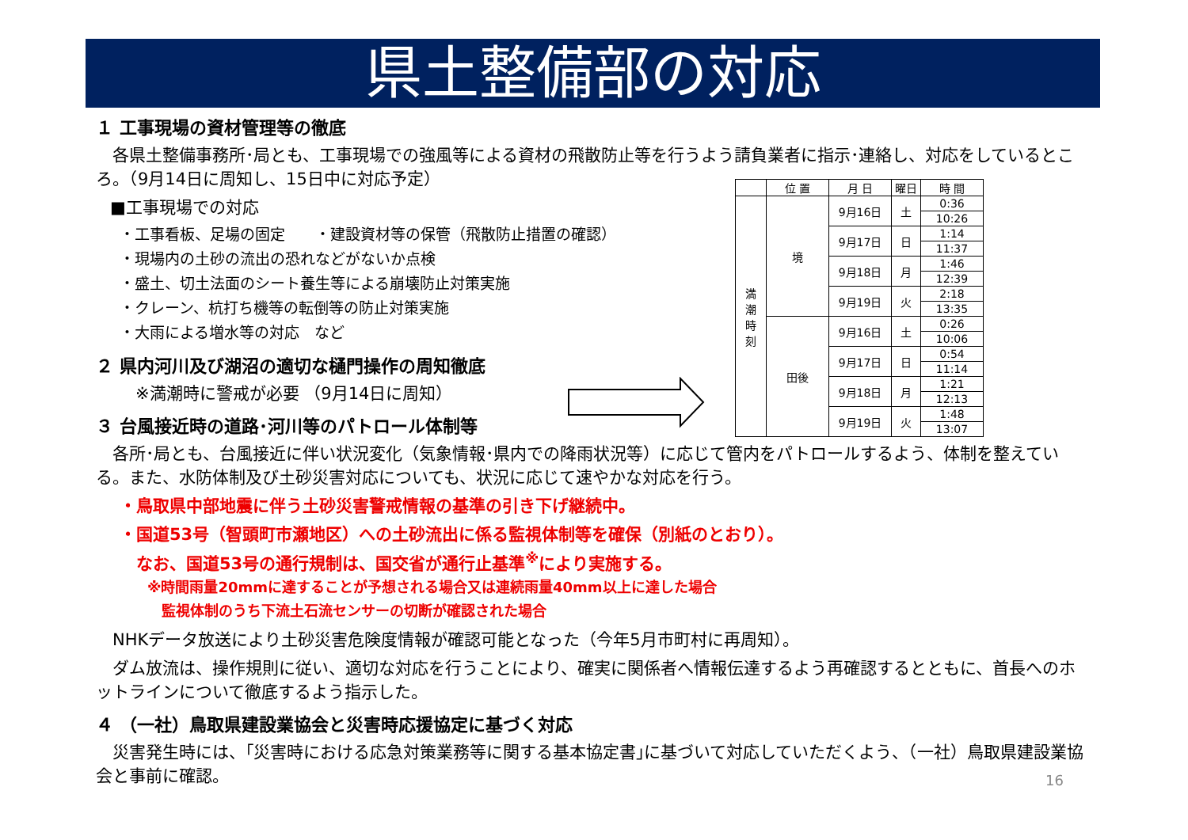県土整備部の対応
１ 工事現場の資材管理等の徹底
　各県土整備事務所･局とも、工事現場での強風等による資材の飛散防止等を行うよう請負業者に指示･連絡し、対応をしているところ。（9月14日に周知し、15日中に対応予定）
■工事現場での対応
・工事看板、足場の固定　　・建設資材等の保管（飛散防止措置の確認）
・現場内の土砂の流出の恐れなどがないか点検
・盛土、切土法面のシート養生等による崩壊防止対策実施
・クレーン、杭打ち機等の転倒等の防止対策実施
・大雨による増水等の対応　など
２ 県内河川及び湖沼の適切な樋門操作の周知徹底
※満潮時に警戒が必要 （9月14日に周知）
３ 台風接近時の道路･河川等のパトロール体制等
　各所･局とも、台風接近に伴い状況変化（気象情報･県内での降雨状況等）に応じて管内をパトロールするよう、体制を整えている。また、水防体制及び土砂災害対応についても、状況に応じて速やかな対応を行う。
・鳥取県中部地震に伴う土砂災害警戒情報の基準の引き下げ継続中。
・国道53号（智頭町市瀬地区）への土砂流出に係る監視体制等を確保（別紙のとおり）。
　なお、国道53号の通行規制は、国交省が通行止基準<sup>※</sup>により実施する。
※時間雨量20mmに達することが予想される場合又は連続雨量40mm以上に達した場合
　監視体制のうち下流土石流センサーの切断が確認された場合
　NHKデータ放送により土砂災害危険度情報が確認可能となった（今年5月市町村に再周知）。
　ダム放流は、操作規則に従い、適切な対応を行うことにより、確実に関係者へ情報伝達するよう再確認するとともに、首長へのホットラインについて徹底するよう指示した。
４ （一社）鳥取県建設業協会と災害時応援協定に基づく対応
　災害発生時には、｢災害時における応急対策業務等に関する基本協定書｣に基づいて対応していただくよう、（一社）鳥取県建設業協会と事前に確認。
| | 位 置 | 月 日 | 曜日 | 時 間 |
| --- | --- | --- | --- | --- |
| 満 潮 時 刻 | 境 | 9月16日 | 土 | 0:36 |
| | | | | 10:26 |
| | | 9月17日 | 日 | 1:14 |
| | | | | 11:37 |
| | | 9月18日 | 月 | 1:46 |
| | | | | 12:39 |
| | | 9月19日 | 火 | 2:18 |
| | | | | 13:35 |
| | 田後 | 9月16日 | 土 | 0:26 |
| | | | | 10:06 |
| | | 9月17日 | 日 | 0:54 |
| | | | | 11:14 |
| | | 9月18日 | 月 | 1:21 |
| | | | | 12:13 |
| | | 9月19日 | 火 | 1:48 |
| | | | | 13:07 |
16